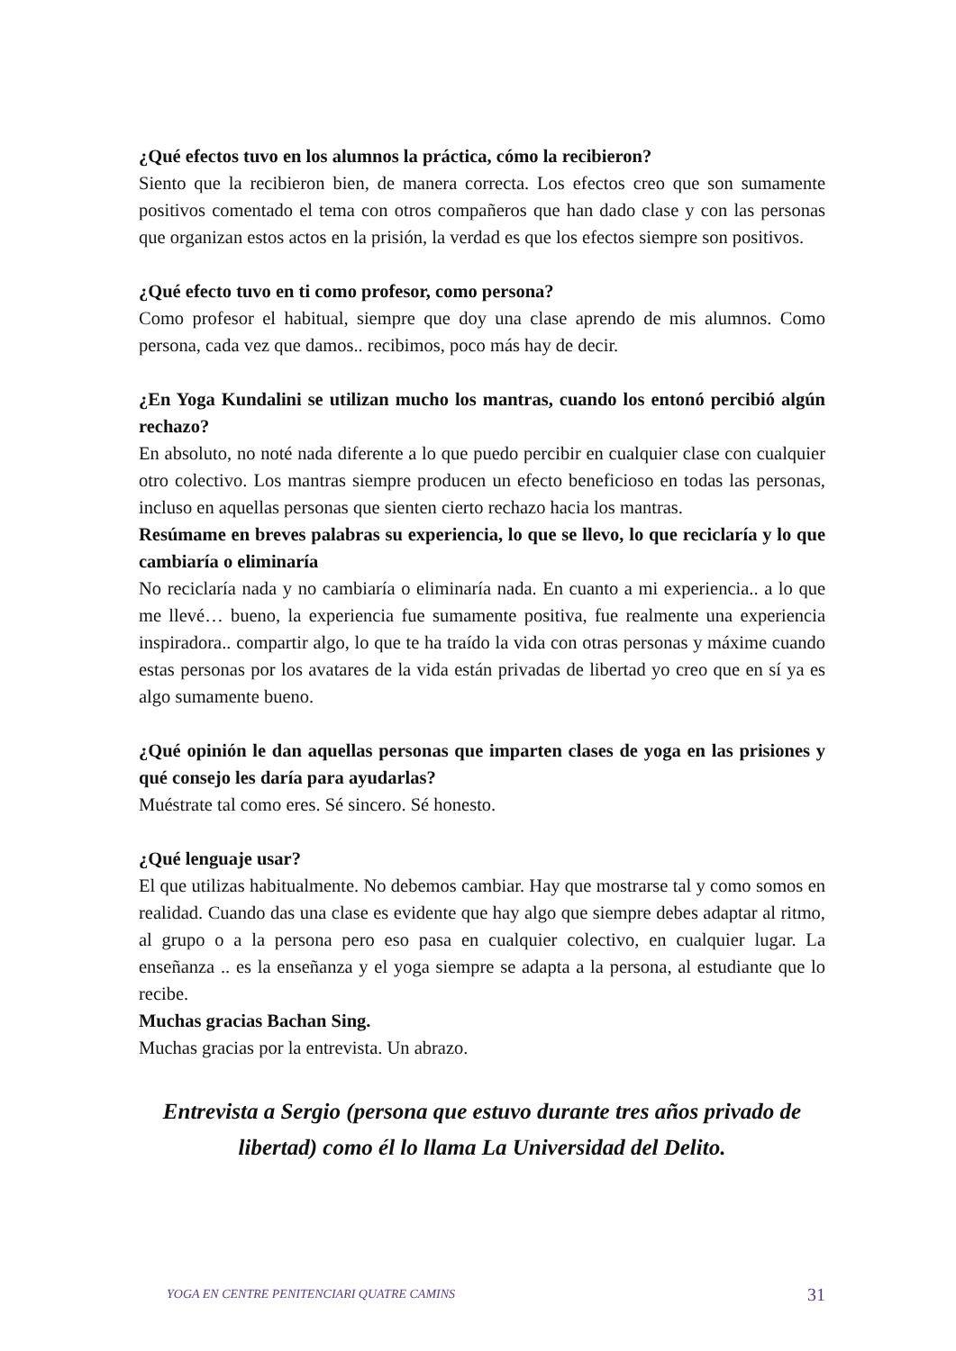¿Qué efectos tuvo en los alumnos la práctica, cómo la recibieron?
Siento que la recibieron bien, de manera correcta. Los efectos creo que son sumamente positivos comentado el tema con otros compañeros que han dado clase y con las personas que organizan estos actos en la prisión, la verdad es que los efectos siempre son positivos.
¿Qué efecto tuvo en ti como profesor, como persona?
Como profesor el habitual, siempre que doy una clase aprendo de mis alumnos. Como persona, cada vez que damos.. recibimos, poco más hay de decir.
¿En Yoga Kundalini se utilizan mucho los mantras, cuando los entonó percibió algún rechazo?
En absoluto, no noté nada diferente a lo que puedo percibir en cualquier clase con cualquier otro colectivo. Los mantras siempre producen un efecto beneficioso en todas las personas, incluso en aquellas personas que sienten cierto rechazo hacia los mantras.
Resúmame en breves palabras su experiencia, lo que se llevo, lo que reciclaría y lo que cambiaría o eliminaría
No reciclaría nada y no cambiaría o eliminaría nada. En cuanto a mi experiencia.. a lo que me llevé… bueno, la experiencia fue sumamente positiva, fue realmente una experiencia inspiradora.. compartir algo, lo que te ha traído la vida con otras personas y máxime cuando estas personas por los avatares de la vida están privadas de libertad yo creo que en sí ya es algo sumamente bueno.
¿Qué opinión le dan aquellas personas que imparten clases de yoga en las prisiones y qué consejo les daría para ayudarlas?
Muéstrate tal como eres. Sé sincero. Sé honesto.
¿Qué lenguaje usar?
El que utilizas habitualmente. No debemos cambiar. Hay que mostrarse tal y como somos en realidad. Cuando das una clase es evidente que hay algo que siempre debes adaptar al ritmo, al grupo o a la persona pero eso pasa en cualquier colectivo, en cualquier lugar. La enseñanza .. es la enseñanza y el yoga siempre se adapta a la persona, al estudiante que lo recibe.
Muchas gracias Bachan Sing.
Muchas gracias por la entrevista. Un abrazo.
Entrevista a Sergio (persona que estuvo durante tres años privado de libertad) como él lo llama La Universidad del Delito.
YOGA EN CENTRE PENITENCIARI QUATRE CAMINS 31